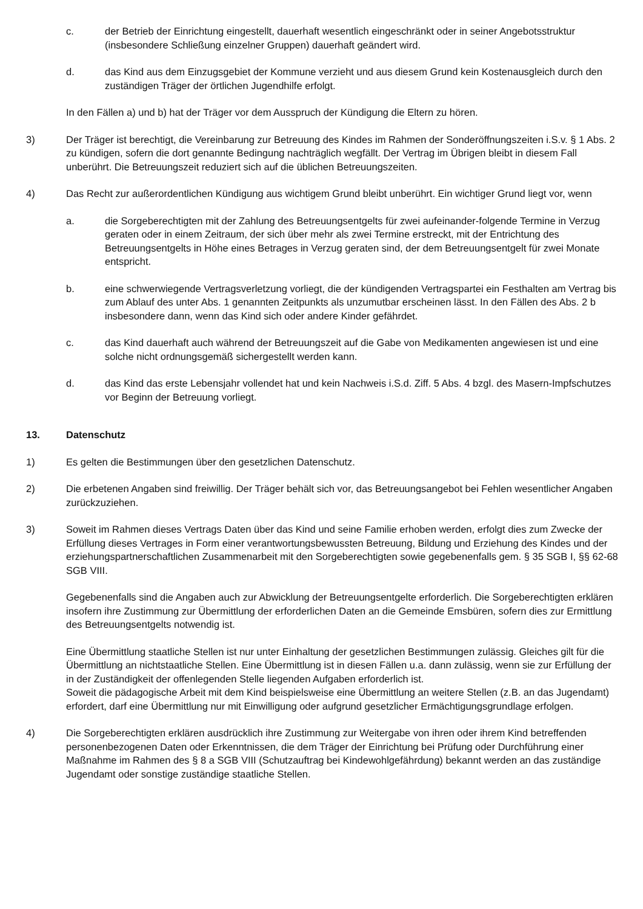c. der Betrieb der Einrichtung eingestellt, dauerhaft wesentlich eingeschränkt oder in seiner Angebotsstruktur (insbesondere Schließung einzelner Gruppen) dauerhaft geändert wird.
d. das Kind aus dem Einzugsgebiet der Kommune verzieht und aus diesem Grund kein Kostenausgleich durch den zuständigen Träger der örtlichen Jugendhilfe erfolgt.
In den Fällen a) und b) hat der Träger vor dem Ausspruch der Kündigung die Eltern zu hören.
3) Der Träger ist berechtigt, die Vereinbarung zur Betreuung des Kindes im Rahmen der Sonderöffnungszeiten i.S.v. § 1 Abs. 2 zu kündigen, sofern die dort genannte Bedingung nachträglich wegfällt. Der Vertrag im Übrigen bleibt in diesem Fall unberührt. Die Betreuungszeit reduziert sich auf die üblichen Betreuungszeiten.
4) Das Recht zur außerordentlichen Kündigung aus wichtigem Grund bleibt unberührt. Ein wichtiger Grund liegt vor, wenn
a. die Sorgeberechtigten mit der Zahlung des Betreuungsentgelts für zwei aufeinander-folgende Termine in Verzug geraten oder in einem Zeitraum, der sich über mehr als zwei Termine erstreckt, mit der Entrichtung des Betreuungsentgelts in Höhe eines Betrages in Verzug geraten sind, der dem Betreuungsentgelt für zwei Monate entspricht.
b. eine schwerwiegende Vertragsverletzung vorliegt, die der kündigenden Vertragspartei ein Festhalten am Vertrag bis zum Ablauf des unter Abs. 1 genannten Zeitpunkts als unzumutbar erscheinen lässt. In den Fällen des Abs. 2 b insbesondere dann, wenn das Kind sich oder andere Kinder gefährdet.
c. das Kind dauerhaft auch während der Betreuungszeit auf die Gabe von Medikamenten angewiesen ist und eine solche nicht ordnungsgemäß sichergestellt werden kann.
d. das Kind das erste Lebensjahr vollendet hat und kein Nachweis i.S.d. Ziff. 5 Abs. 4 bzgl. des Masern-Impfschutzes vor Beginn der Betreuung vorliegt.
13. Datenschutz
1) Es gelten die Bestimmungen über den gesetzlichen Datenschutz.
2) Die erbetenen Angaben sind freiwillig. Der Träger behält sich vor, das Betreuungsangebot bei Fehlen wesentlicher Angaben zurückzuziehen.
3) Soweit im Rahmen dieses Vertrags Daten über das Kind und seine Familie erhoben werden, erfolgt dies zum Zwecke der Erfüllung dieses Vertrages in Form einer verantwortungsbewussten Betreuung, Bildung und Erziehung des Kindes und der erziehungspartnerschaftlichen Zusammenarbeit mit den Sorgeberechtigten sowie gegebenenfalls gem. § 35 SGB I, §§ 62-68 SGB VIII.
Gegebenenfalls sind die Angaben auch zur Abwicklung der Betreuungsentgelte erforderlich. Die Sorgeberechtigten erklären insofern ihre Zustimmung zur Übermittlung der erforderlichen Daten an die Gemeinde Emsbüren, sofern dies zur Ermittlung des Betreuungsentgelts notwendig ist.
Eine Übermittlung staatliche Stellen ist nur unter Einhaltung der gesetzlichen Bestimmungen zulässig. Gleiches gilt für die Übermittlung an nichtstaatliche Stellen. Eine Übermittlung ist in diesen Fällen u.a. dann zulässig, wenn sie zur Erfüllung der in der Zuständigkeit der offenlegenden Stelle liegenden Aufgaben erforderlich ist.
Soweit die pädagogische Arbeit mit dem Kind beispielsweise eine Übermittlung an weitere Stellen (z.B. an das Jugendamt) erfordert, darf eine Übermittlung nur mit Einwilligung oder aufgrund gesetzlicher Ermächtigungsgrundlage erfolgen.
4) Die Sorgeberechtigten erklären ausdrücklich ihre Zustimmung zur Weitergabe von ihren oder ihrem Kind betreffenden personenbezogenen Daten oder Erkenntnissen, die dem Träger der Einrichtung bei Prüfung oder Durchführung einer Maßnahme im Rahmen des § 8 a SGB VIII (Schutzauftrag bei Kindewohlgefährdung) bekannt werden an das zuständige Jugendamt oder sonstige zuständige staatliche Stellen.